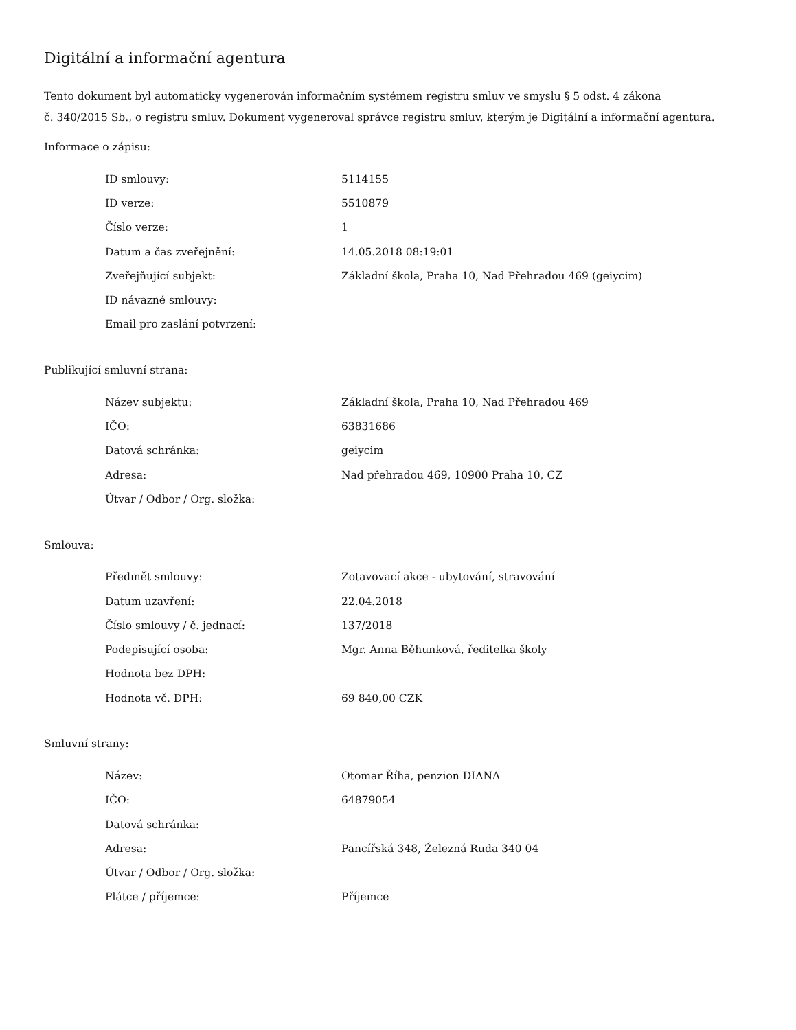Digitální a informační agentura
Tento dokument byl automaticky vygenerován informačním systémem registru smluv ve smyslu § 5 odst. 4 zákona
č. 340/2015 Sb., o registru smluv. Dokument vygeneroval správce registru smluv, kterým je Digitální a informační agentura.
Informace o zápisu:
| ID smlouvy: | 5114155 |
| ID verze: | 5510879 |
| Číslo verze: | 1 |
| Datum a čas zveřejnění: | 14.05.2018 08:19:01 |
| Zveřejňující subjekt: | Základní škola, Praha 10, Nad Přehradou 469 (geiycim) |
| ID návazné smlouvy: | |
| Email pro zaslání potvrzení: | |
Publikující smluvní strana:
| Název subjektu: | Základní škola, Praha 10, Nad Přehradou 469 |
| IČO: | 63831686 |
| Datová schránka: | geiycim |
| Adresa: | Nad přehradou 469, 10900 Praha 10, CZ |
| Útvar / Odbor / Org. složka: | |
Smlouva:
| Předmět smlouvy: | Zotavovací akce - ubytování, stravování |
| Datum uzavření: | 22.04.2018 |
| Číslo smlouvy / č. jednací: | 137/2018 |
| Podepisující osoba: | Mgr. Anna Běhunková, ředitelka školy |
| Hodnota bez DPH: | |
| Hodnota vč. DPH: | 69 840,00 CZK |
Smluvní strany:
| Název: | Otomar Říha, penzion DIANA |
| IČO: | 64879054 |
| Datová schránka: | |
| Adresa: | Pancířská 348, Železná Ruda 340 04 |
| Útvar / Odbor / Org. složka: | |
| Plátce / příjemce: | Příjemce |